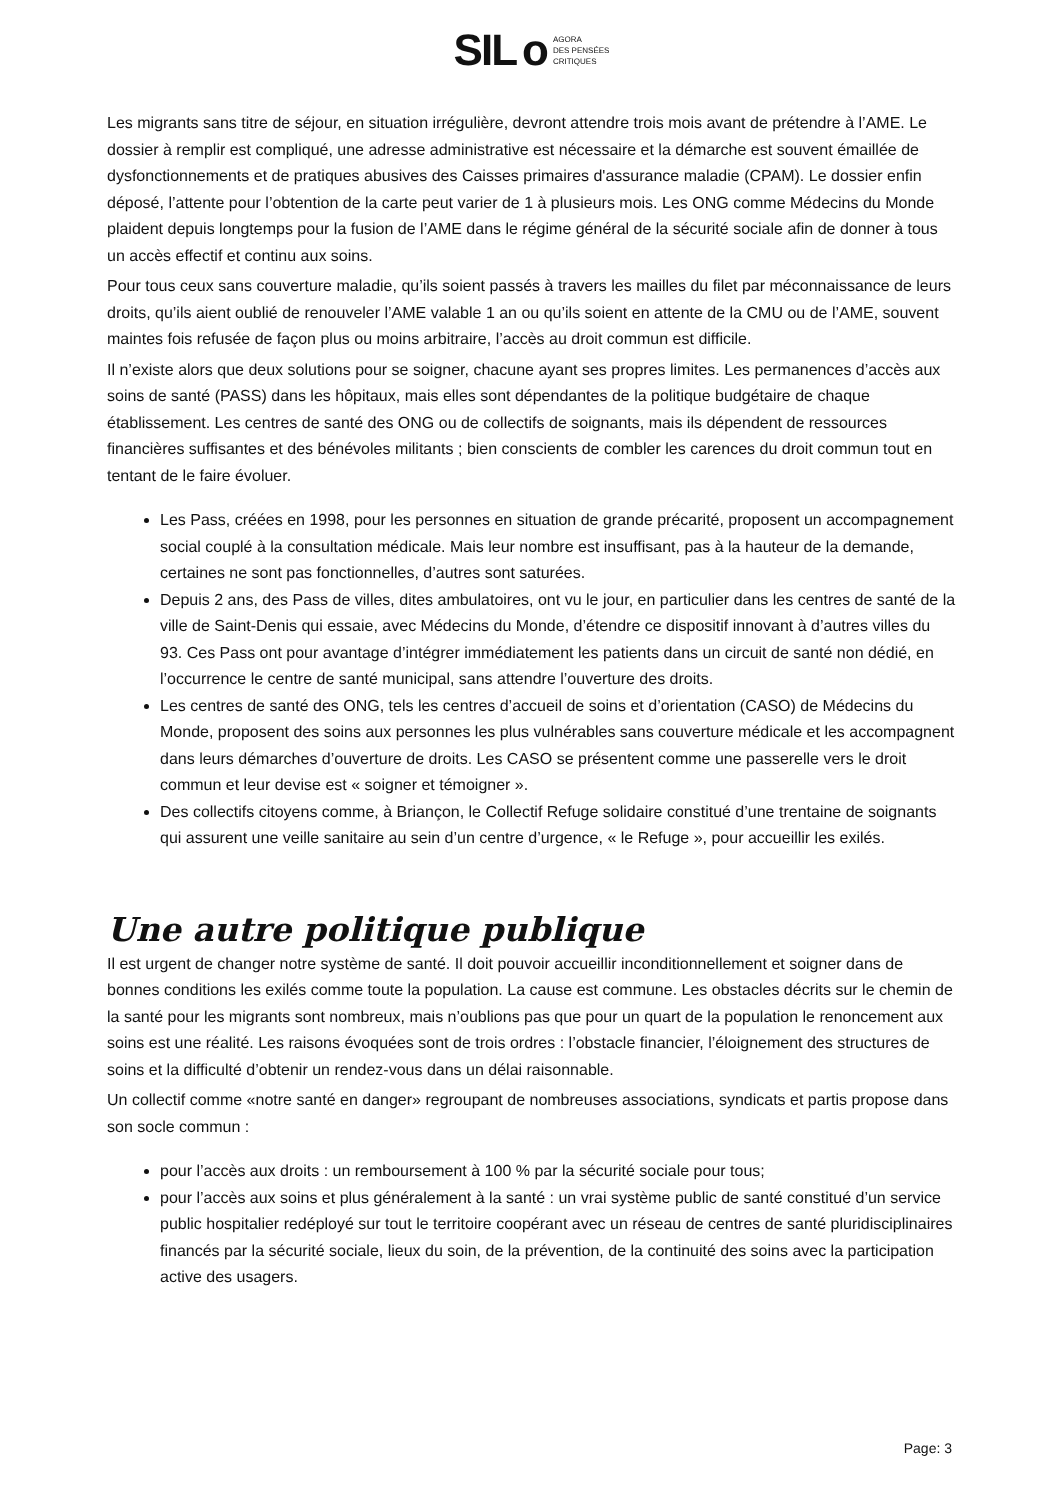SIL o AGORA
DES PENSÉES
CRITIQUES
Les migrants sans titre de séjour, en situation irrégulière, devront attendre trois mois avant de prétendre à l’AME. Le dossier à remplir est compliqué, une adresse administrative est nécessaire et la démarche est souvent émaillée de dysfonctionnements et de pratiques abusives des Caisses primaires d'assurance maladie (CPAM). Le dossier enfin déposé, l’attente pour l’obtention de la carte peut varier de 1 à plusieurs mois. Les ONG comme Médecins du Monde plaident depuis longtemps pour la fusion de l’AME dans le régime général de la sécurité sociale afin de donner à tous un accès effectif et continu aux soins.
Pour tous ceux sans couverture maladie, qu’ils soient passés à travers les mailles du filet par méconnaissance de leurs droits, qu’ils aient oublié de renouveler l’AME valable 1 an ou qu’ils soient en attente de la CMU ou de l’AME, souvent maintes fois refusée de façon plus ou moins arbitraire, l’accès au droit commun est difficile.
Il n’existe alors que deux solutions pour se soigner, chacune ayant ses propres limites. Les permanences d’accès aux soins de santé (PASS) dans les hôpitaux, mais elles sont dépendantes de la politique budgétaire de chaque établissement. Les centres de santé des ONG ou de collectifs de soignants, mais ils dépendent de ressources financières suffisantes et des bénévoles militants ; bien conscients de combler les carences du droit commun tout en tentant de le faire évoluer.
Les Pass, créées en 1998, pour les personnes en situation de grande précarité, proposent un accompagnement social couplé à la consultation médicale. Mais leur nombre est insuffisant, pas à la hauteur de la demande, certaines ne sont pas fonctionnelles, d’autres sont saturées.
Depuis 2 ans, des Pass de villes, dites ambulatoires, ont vu le jour, en particulier dans les centres de santé de la ville de Saint-Denis qui essaie, avec Médecins du Monde, d’étendre ce dispositif innovant à d’autres villes du 93. Ces Pass ont pour avantage d’intégrer immédiatement les patients dans un circuit de santé non dédié, en l’occurrence le centre de santé municipal, sans attendre l’ouverture des droits.
Les centres de santé des ONG, tels les centres d’accueil de soins et d’orientation (CASO) de Médecins du Monde, proposent des soins aux personnes les plus vulnérables sans couverture médicale et les accompagnent dans leurs démarches d’ouverture de droits. Les CASO se présentent comme une passerelle vers le droit commun et leur devise est « soigner et témoigner ».
Des collectifs citoyens comme, à Briançon, le Collectif Refuge solidaire constitué d’une trentaine de soignants qui assurent une veille sanitaire au sein d’un centre d’urgence, « le Refuge », pour accueillir les exilés.
Une autre politique publique
Il est urgent de changer notre système de santé. Il doit pouvoir accueillir inconditionnellement et soigner dans de bonnes conditions les exilés comme toute la population. La cause est commune. Les obstacles décrits sur le chemin de la santé pour les migrants sont nombreux, mais n’oublions pas que pour un quart de la population le renoncement aux soins est une réalité. Les raisons évoquées sont de trois ordres : l’obstacle financier, l’éloignement des structures de soins et la difficulté d’obtenir un rendez-vous dans un délai raisonnable.
Un collectif comme «notre santé en danger» regroupant de nombreuses associations, syndicats et partis propose dans son socle commun :
pour l’accès aux droits : un remboursement à 100 % par la sécurité sociale pour tous;
pour l’accès aux soins et plus généralement à la santé : un vrai système public de santé constitué d’un service public hospitalier redéployé sur tout le territoire coopérant avec un réseau de centres de santé pluridisciplinaires financés par la sécurité sociale, lieux du soin, de la prévention, de la continuité des soins avec la participation active des usagers.
Page: 3